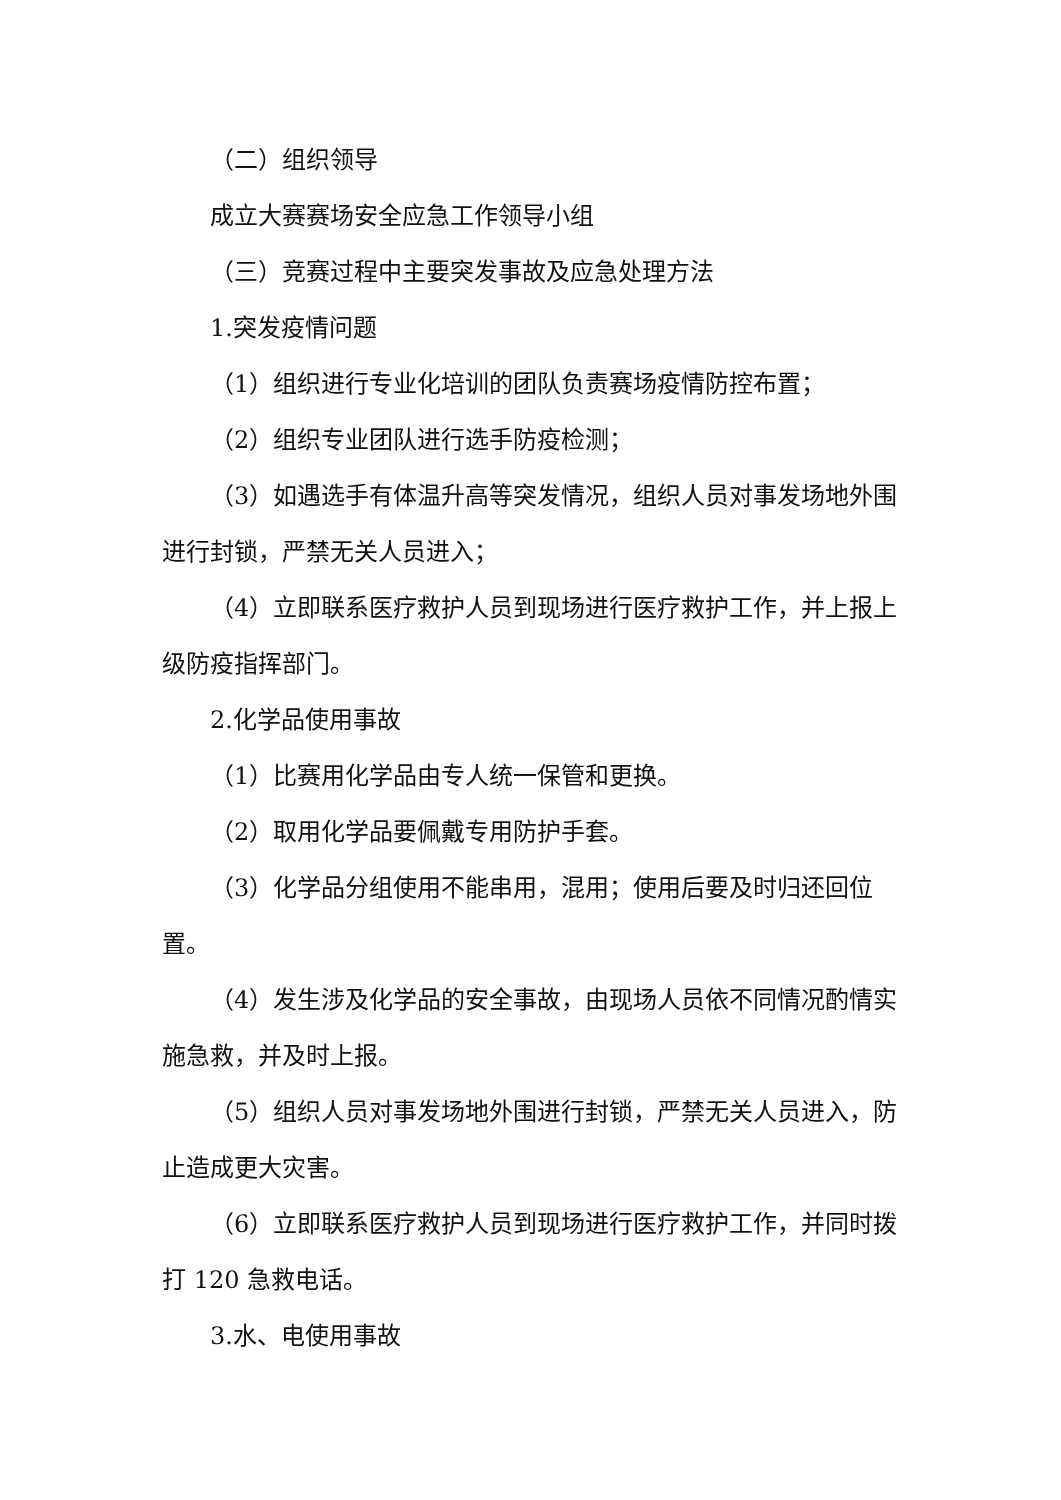（二）组织领导
成立大赛赛场安全应急工作领导小组
（三）竞赛过程中主要突发事故及应急处理方法
1.突发疫情问题
（1）组织进行专业化培训的团队负责赛场疫情防控布置；
（2）组织专业团队进行选手防疫检测；
（3）如遇选手有体温升高等突发情况，组织人员对事发场地外围进行封锁，严禁无关人员进入；
（4）立即联系医疗救护人员到现场进行医疗救护工作，并上报上级防疫指挥部门。
2.化学品使用事故
（1）比赛用化学品由专人统一保管和更换。
（2）取用化学品要佩戴专用防护手套。
（3）化学品分组使用不能串用，混用；使用后要及时归还回位置。
（4）发生涉及化学品的安全事故，由现场人员依不同情况酌情实施急救，并及时上报。
（5）组织人员对事发场地外围进行封锁，严禁无关人员进入，防止造成更大灾害。
（6）立即联系医疗救护人员到现场进行医疗救护工作，并同时拨打 120 急救电话。
3.水、电使用事故